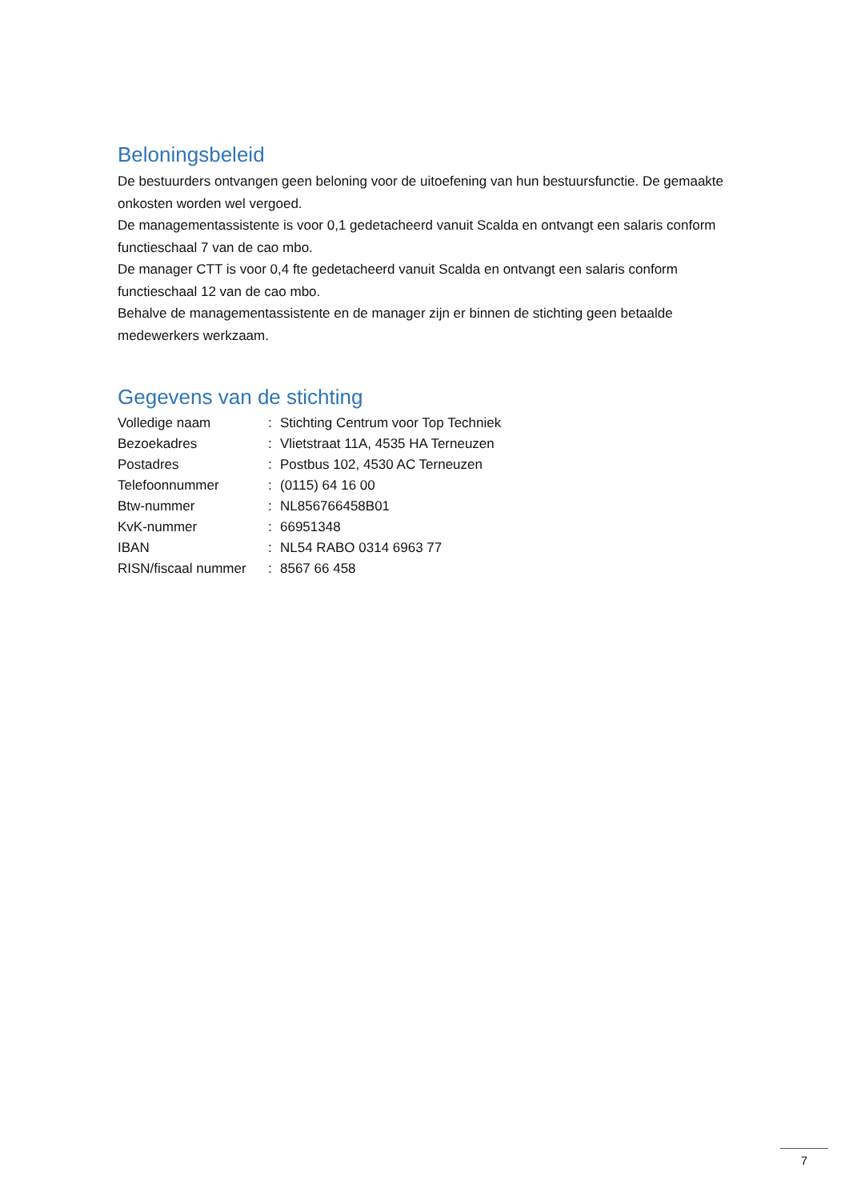Beloningsbeleid
De bestuurders ontvangen geen beloning voor de uitoefening van hun bestuursfunctie. De gemaakte onkosten worden wel vergoed.
De managementassistente is voor 0,1 gedetacheerd vanuit Scalda en ontvangt een salaris conform functieschaal 7 van de cao mbo.
De manager CTT is voor 0,4 fte gedetacheerd vanuit Scalda en ontvangt een salaris conform functieschaal 12 van de cao mbo.
Behalve de managementassistente en de manager zijn er binnen de stichting geen betaalde medewerkers werkzaam.
Gegevens van de stichting
| Volledige naam | : | Stichting Centrum voor Top Techniek |
| Bezoekadres | : | Vlietstraat 11A, 4535 HA Terneuzen |
| Postadres | : | Postbus 102, 4530 AC Terneuzen |
| Telefoonnummer | : | (0115) 64 16 00 |
| Btw-nummer | : | NL856766458B01 |
| KvK-nummer | : | 66951348 |
| IBAN | : | NL54 RABO 0314 6963 77 |
| RISN/fiscaal nummer | : | 8567 66 458 |
7